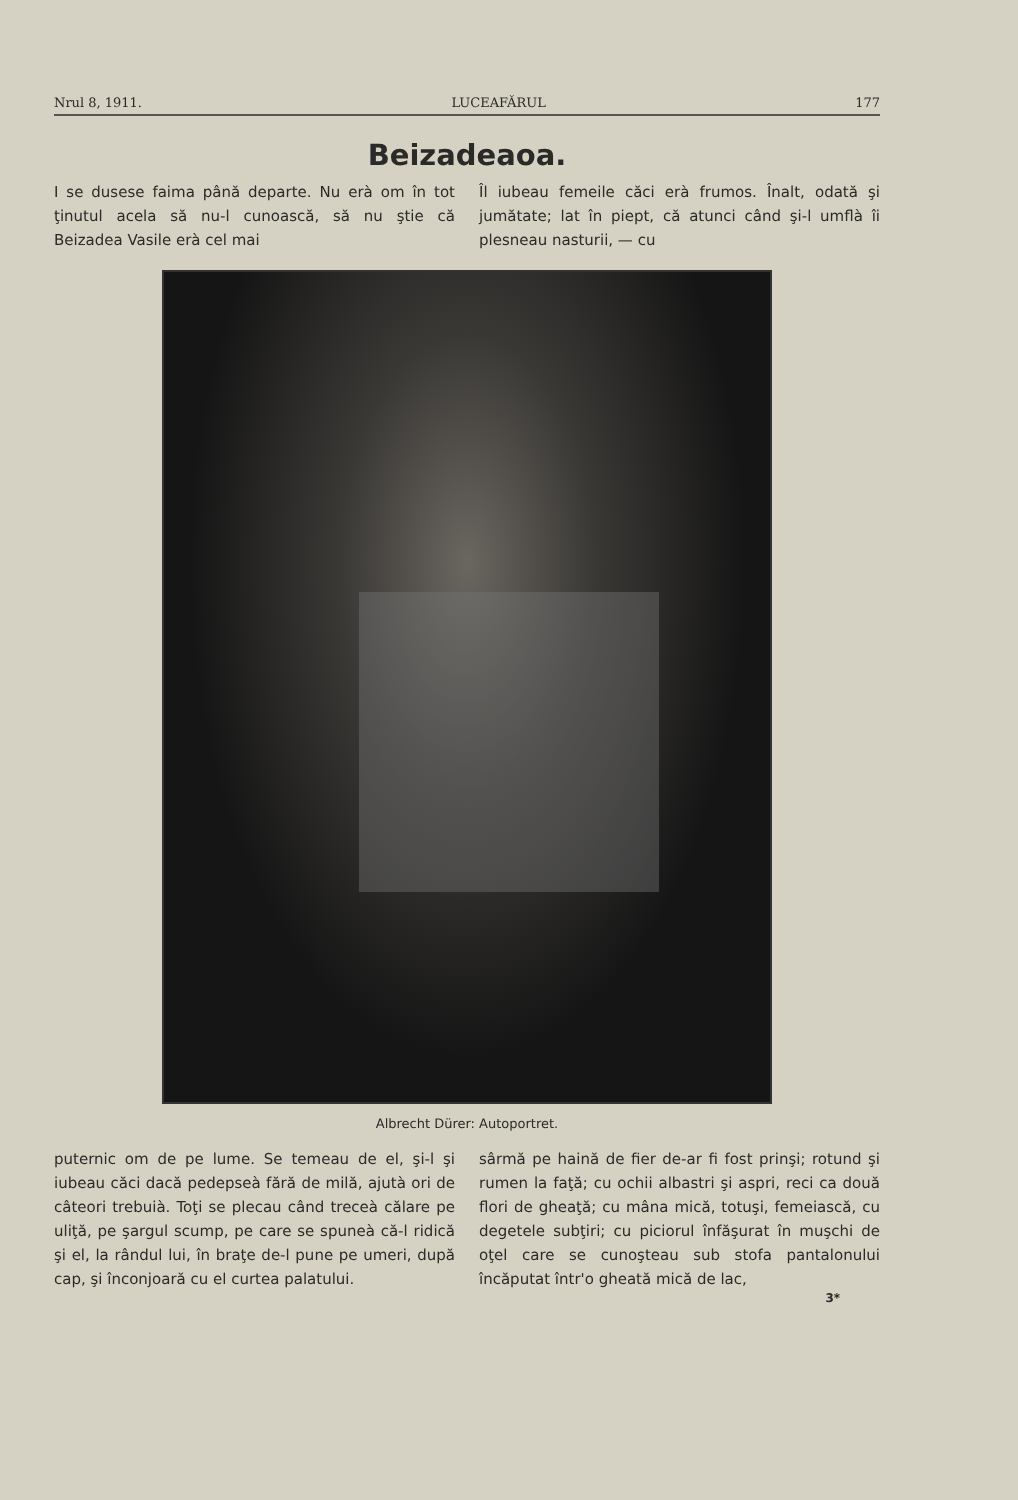Nrul 8, 1911. LUCEAFĂRUL 177
Beizadeaoa.
I se dusese faima până departe. Nu erà om în tot ţinutul acela să nu-l cunoască, să nu ştie că Beizadea Vasile erà cel mai
Îl iubeau femeile căci erà frumos. Înalt, odată şi jumătate; lat în piept, că atunci când şi-l umflà îi plesneau nasturii, — cu
Albrecht Dürer: Autoportret.
puternic om de pe lume. Se temeau de el, şi-l şi iubeau căci dacă pedepseà fără de milă, ajutà ori de câteori trebuià. Toţi se plecau când treceà călare pe uliţă, pe şargul scump, pe care se spuneà că-l ridică şi el, la rândul lui, în braţe de-l pune pe umeri, după cap, şi înconjoară cu el curtea palatului.
sârmă pe haină de fier de-ar fi fost prinşi; rotund şi rumen la faţă; cu ochii albastri şi aspri, reci ca două flori de gheaţă; cu mâna mică, totuşi, femeiască, cu degetele subţiri; cu piciorul înfăşurat în muşchi de oţel care se cunoşteau sub stofa pantalonului încăputat într'o gheată mică de lac,
3*